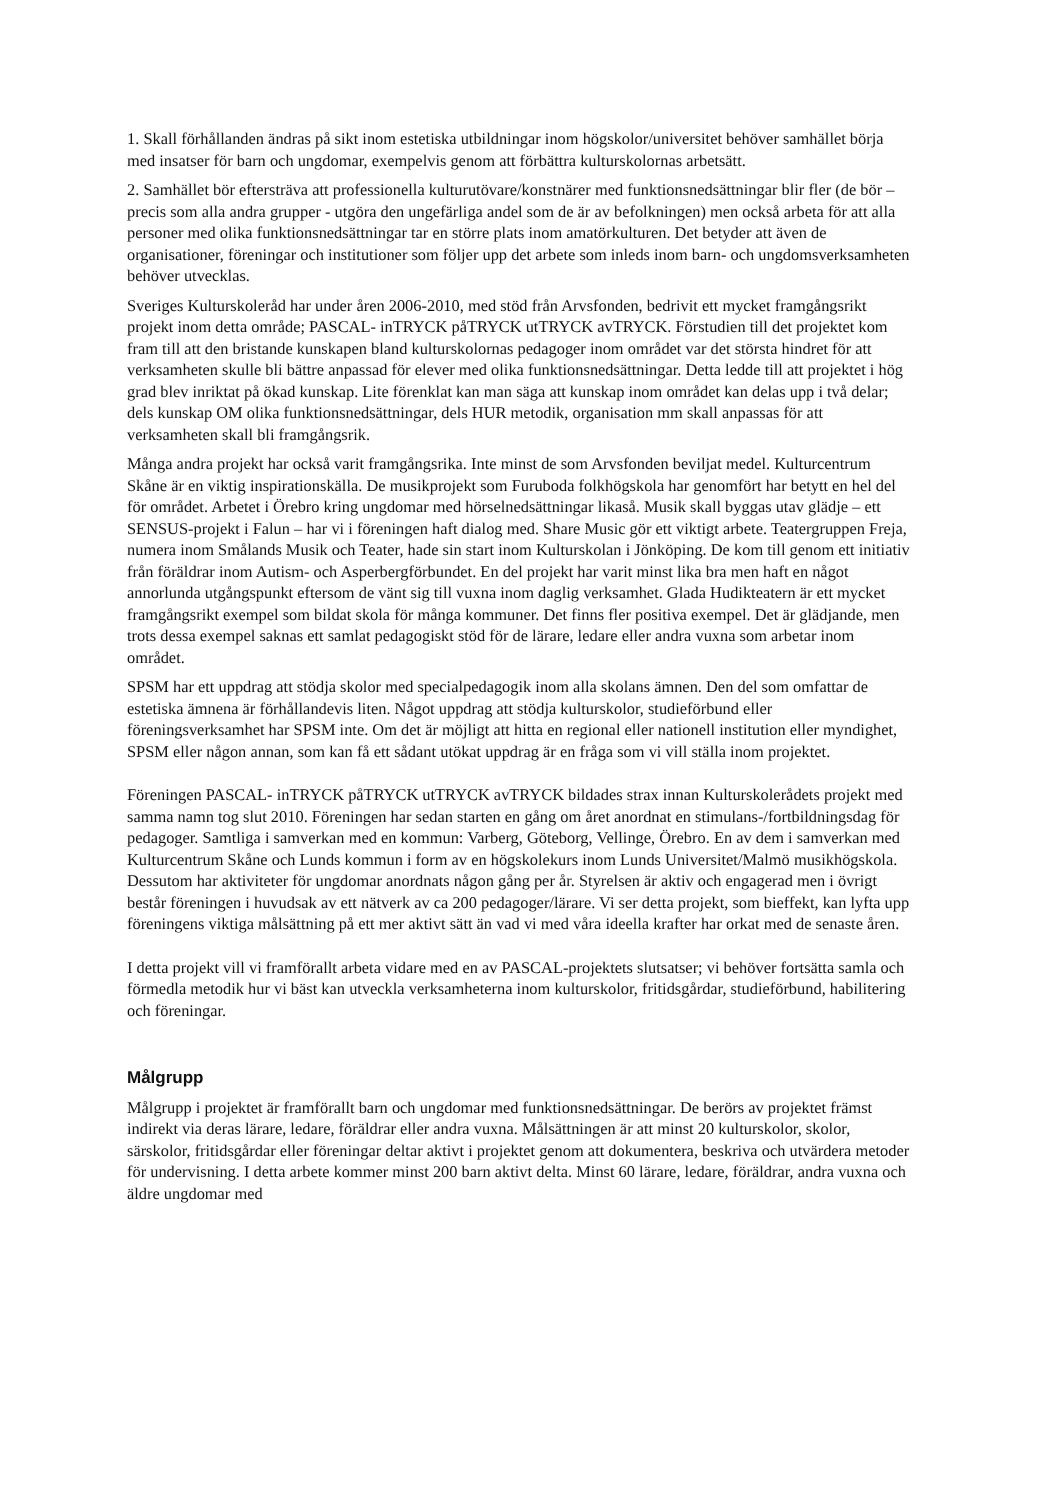1. Skall förhållanden ändras på sikt inom estetiska utbildningar inom högskolor/universitet behöver samhället börja med insatser för barn och ungdomar, exempelvis genom att förbättra kulturskolornas arbetsätt.
2. Samhället bör eftersträva att professionella kulturutövare/konstnärer med funktionsnedsättningar blir fler (de bör – precis som alla andra grupper - utgöra den ungefärliga andel som de är av befolkningen) men också arbeta för att alla personer med olika funktionsnedsättningar tar en större plats inom amatörkulturen. Det betyder att även de organisationer, föreningar och institutioner som följer upp det arbete som inleds inom barn- och ungdomsverksamheten behöver utvecklas.
Sveriges Kulturskoleråd har under åren 2006-2010, med stöd från Arvsfonden, bedrivit ett mycket framgångsrikt projekt inom detta område; PASCAL- inTRYCK påTRYCK utTRYCK avTRYCK. Förstudien till det projektet kom fram till att den bristande kunskapen bland kulturskolornas pedagoger inom området var det största hindret för att verksamheten skulle bli bättre anpassad för elever med olika funktionsnedsättningar. Detta ledde till att projektet i hög grad blev inriktat på ökad kunskap. Lite förenklat kan man säga att kunskap inom området kan delas upp i två delar; dels kunskap OM olika funktionsnedsättningar, dels HUR metodik, organisation mm skall anpassas för att verksamheten skall bli framgångsrik.
Många andra projekt har också varit framgångsrika. Inte minst de som Arvsfonden beviljat medel. Kulturcentrum Skåne är en viktig inspirationskälla. De musikprojekt som Furuboda folkhögskola har genomfört har betytt en hel del för området. Arbetet i Örebro kring ungdomar med hörselnedsättningar likaså. Musik skall byggas utav glädje – ett SENSUS-projekt i Falun – har vi i föreningen haft dialog med. Share Music gör ett viktigt arbete. Teatergruppen Freja, numera inom Smålands Musik och Teater, hade sin start inom Kulturskolan i Jönköping. De kom till genom ett initiativ från föräldrar inom Autism- och Asperbergförbundet. En del projekt har varit minst lika bra men haft en något annorlunda utgångspunkt eftersom de vänt sig till vuxna inom daglig verksamhet. Glada Hudikteatern är ett mycket framgångsrikt exempel som bildat skola för många kommuner. Det finns fler positiva exempel. Det är glädjande, men trots dessa exempel saknas ett samlat pedagogiskt stöd för de lärare, ledare eller andra vuxna som arbetar inom området.
SPSM har ett uppdrag att stödja skolor med specialpedagogik inom alla skolans ämnen. Den del som omfattar de estetiska ämnena är förhållandevis liten. Något uppdrag att stödja kulturskolor, studieförbund eller föreningsverksamhet har SPSM inte. Om det är möjligt att hitta en regional eller nationell institution eller myndighet, SPSM eller någon annan, som kan få ett sådant utökat uppdrag är en fråga som vi vill ställa inom projektet.
Föreningen PASCAL- inTRYCK påTRYCK utTRYCK avTRYCK bildades strax innan Kulturskolerådets projekt med samma namn tog slut 2010. Föreningen har sedan starten en gång om året anordnat en stimulans-/fortbildningsdag för pedagoger. Samtliga i samverkan med en kommun: Varberg, Göteborg, Vellinge, Örebro. En av dem i samverkan med Kulturcentrum Skåne och Lunds kommun i form av en högskolekurs inom Lunds Universitet/Malmö musikhögskola. Dessutom har aktiviteter för ungdomar anordnats någon gång per år. Styrelsen är aktiv och engagerad men i övrigt består föreningen i huvudsak av ett nätverk av ca 200 pedagoger/lärare. Vi ser detta projekt, som bieffekt, kan lyfta upp föreningens viktiga målsättning på ett mer aktivt sätt än vad vi med våra ideella krafter har orkat med de senaste åren.
I detta projekt vill vi framförallt arbeta vidare med en av PASCAL-projektets slutsatser; vi behöver fortsätta samla och förmedla metodik hur vi bäst kan utveckla verksamheterna inom kulturskolor, fritidsgårdar, studieförbund, habilitering och föreningar.
Målgrupp
Målgrupp i projektet är framförallt barn och ungdomar med funktionsnedsättningar. De berörs av projektet främst indirekt via deras lärare, ledare, föräldrar eller andra vuxna. Målsättningen är att minst 20 kulturskolor, skolor, särskolor, fritidsgårdar eller föreningar deltar aktivt i projektet genom att dokumentera, beskriva och utvärdera metoder för undervisning. I detta arbete kommer minst 200 barn aktivt delta. Minst 60 lärare, ledare, föräldrar, andra vuxna och äldre ungdomar med